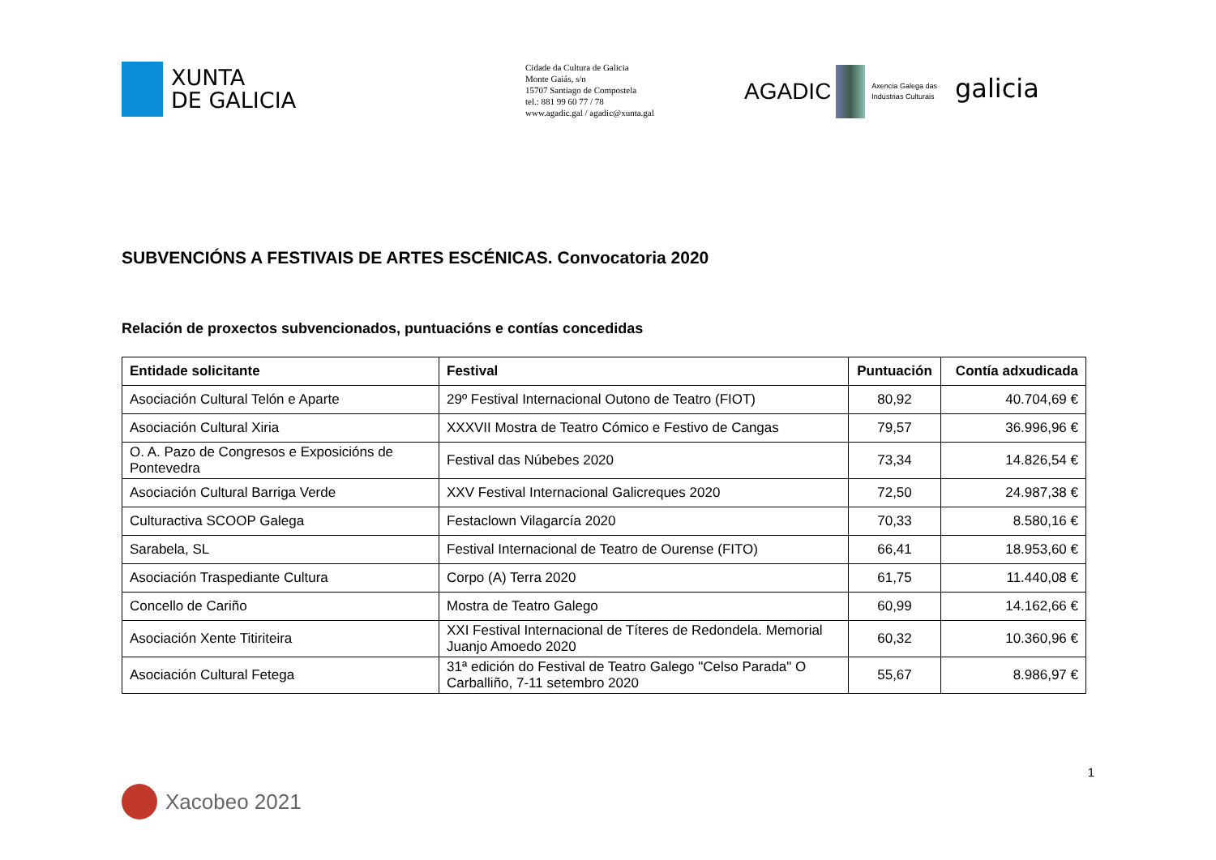XUNTA
DE GALICIA
Cidade da Cultura de Galicia
Monte Gaiás, s/n
15707 Santiago de Compostela
tel.: 881 99 60 77 / 78
www.agadic.gal / agadic@xunta.gal
AGADIC
Axencia Galega das
Industrias Culturais
galicia
SUBVENCIÓNS A FESTIVAIS DE ARTES ESCÉNICAS. Convocatoria 2020
Relación de proxectos subvencionados, puntuacións e contías concedidas
| Entidade solicitante | Festival | Puntuación | Contía adxudicada |
| --- | --- | --- | --- |
| Asociación Cultural Telón e Aparte | 29º Festival Internacional Outono de Teatro (FIOT) | 80,92 | 40.704,69 € |
| Asociación Cultural Xiria | XXXVII Mostra de Teatro Cómico e Festivo de Cangas | 79,57 | 36.996,96 € |
| O. A. Pazo de Congresos e Exposicións de Pontevedra | Festival das Núbebes 2020 | 73,34 | 14.826,54 € |
| Asociación Cultural Barriga Verde | XXV Festival Internacional Galicreques 2020 | 72,50 | 24.987,38 € |
| Culturactiva SCOOP Galega | Festaclown Vilagarcía 2020 | 70,33 | 8.580,16 € |
| Sarabela, SL | Festival Internacional de Teatro de Ourense (FITO) | 66,41 | 18.953,60 € |
| Asociación Traspediante Cultura | Corpo (A) Terra 2020 | 61,75 | 11.440,08 € |
| Concello de Cariño | Mostra de Teatro Galego | 60,99 | 14.162,66 € |
| Asociación Xente Titiriteira | XXI Festival Internacional de Títeres de Redondela. Memorial Juanjo Amoedo 2020 | 60,32 | 10.360,96 € |
| Asociación Cultural Fetega | 31ª edición do Festival de Teatro Galego "Celso Parada" O Carballiño, 7-11 setembro 2020 | 55,67 | 8.986,97 € |
1
Xacobeo 2021